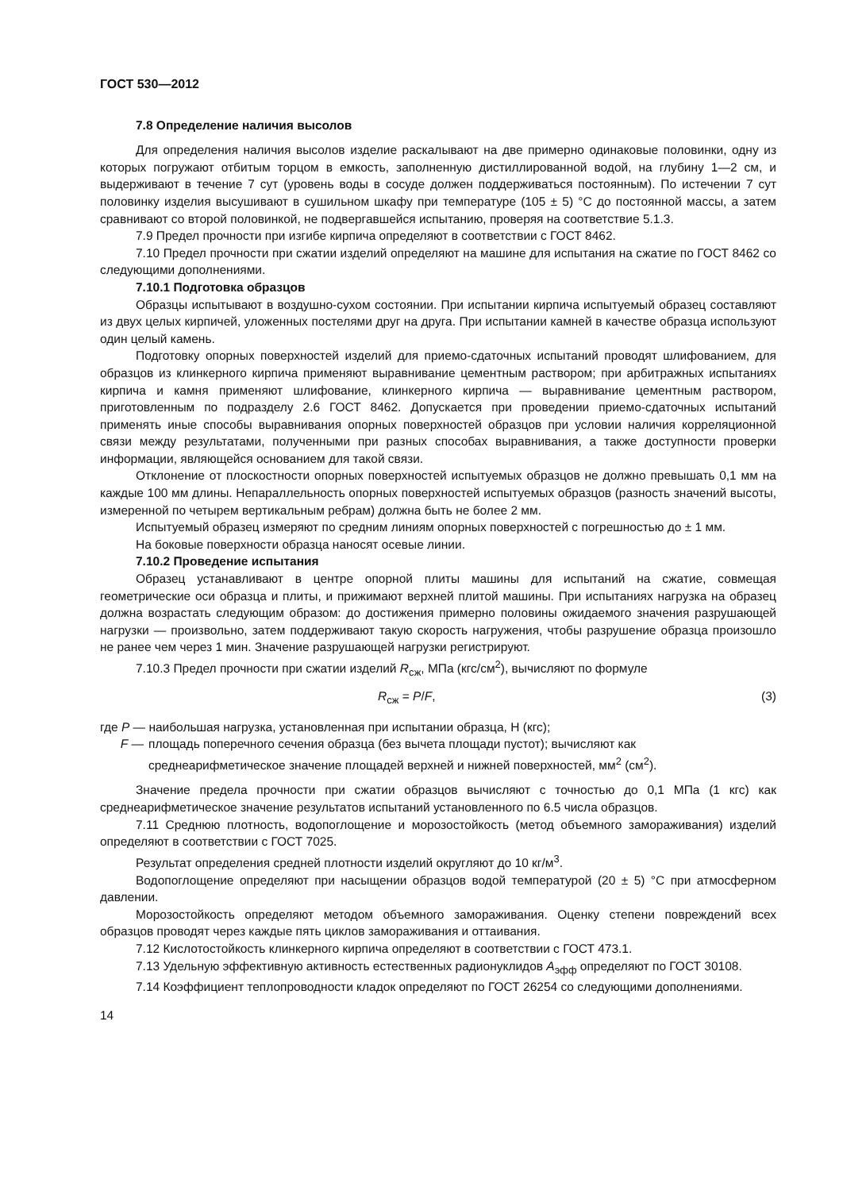ГОСТ 530—2012
7.8 Определение наличия высолов
Для определения наличия высолов изделие раскалывают на две примерно одинаковые половинки, одну из которых погружают отбитым торцом в емкость, заполненную дистиллированной водой, на глубину 1—2 см, и выдерживают в течение 7 сут (уровень воды в сосуде должен поддерживаться постоянным). По истечении 7 сут половинку изделия высушивают в сушильном шкафу при температуре (105 ± 5) °С до постоянной массы, а затем сравнивают со второй половинкой, не подвергавшейся испытанию, проверяя на соответствие 5.1.3.
7.9 Предел прочности при изгибе кирпича определяют в соответствии с ГОСТ 8462.
7.10 Предел прочности при сжатии изделий определяют на машине для испытания на сжатие по ГОСТ 8462 со следующими дополнениями.
7.10.1 Подготовка образцов
Образцы испытывают в воздушно-сухом состоянии. При испытании кирпича испытуемый образец составляют из двух целых кирпичей, уложенных постелями друг на друга. При испытании камней в качестве образца используют один целый камень.
Подготовку опорных поверхностей изделий для приемо-сдаточных испытаний проводят шлифованием, для образцов из клинкерного кирпича применяют выравнивание цементным раствором; при арбитражных испытаниях кирпича и камня применяют шлифование, клинкерного кирпича — выравнивание цементным раствором, приготовленным по подразделу 2.6 ГОСТ 8462. Допускается при проведении приемо-сдаточных испытаний применять иные способы выравнивания опорных поверхностей образцов при условии наличия корреляционной связи между результатами, полученными при разных способах выравнивания, а также доступности проверки информации, являющейся основанием для такой связи.
Отклонение от плоскостности опорных поверхностей испытуемых образцов не должно превышать 0,1 мм на каждые 100 мм длины. Непараллельность опорных поверхностей испытуемых образцов (разность значений высоты, измеренной по четырем вертикальным ребрам) должна быть не более 2 мм.
Испытуемый образец измеряют по средним линиям опорных поверхностей с погрешностью до ± 1 мм.
На боковые поверхности образца наносят осевые линии.
7.10.2 Проведение испытания
Образец устанавливают в центре опорной плиты машины для испытаний на сжатие, совмещая геометрические оси образца и плиты, и прижимают верхней плитой машины. При испытаниях нагрузка на образец должна возрастать следующим образом: до достижения примерно половины ожидаемого значения разрушающей нагрузки — произвольно, затем поддерживают такую скорость нагружения, чтобы разрушение образца произошло не ранее чем через 1 мин. Значение разрушающей нагрузки регистрируют.
7.10.3 Предел прочности при сжатии изделий R<sub>сж</sub>, МПа (кгс/см<sup>2</sup>), вычисляют по формуле
R<sub>сж</sub> = P/F, (3)
где P — наибольшая нагрузка, установленная при испытании образца, Н (кгс);
F — площадь поперечного сечения образца (без вычета площади пустот); вычисляют как среднеарифметическое значение площадей верхней и нижней поверхностей, мм<sup>2</sup> (см<sup>2</sup>).
Значение предела прочности при сжатии образцов вычисляют с точностью до 0,1 МПа (1 кгс) как среднеарифметическое значение результатов испытаний установленного по 6.5 числа образцов.
7.11 Среднюю плотность, водопоглощение и морозостойкость (метод объемного замораживания) изделий определяют в соответствии с ГОСТ 7025.
Результат определения средней плотности изделий округляют до 10 кг/м<sup>3</sup>.
Водопоглощение определяют при насыщении образцов водой температурой (20 ± 5) °С при атмосферном давлении.
Морозостойкость определяют методом объемного замораживания. Оценку степени повреждений всех образцов проводят через каждые пять циклов замораживания и оттаивания.
7.12 Кислотостойкость клинкерного кирпича определяют в соответствии с ГОСТ 473.1.
7.13 Удельную эффективную активность естественных радионуклидов A<sub>эфф</sub> определяют по ГОСТ 30108.
7.14 Коэффициент теплопроводности кладок определяют по ГОСТ 26254 со следующими дополнениями.
14